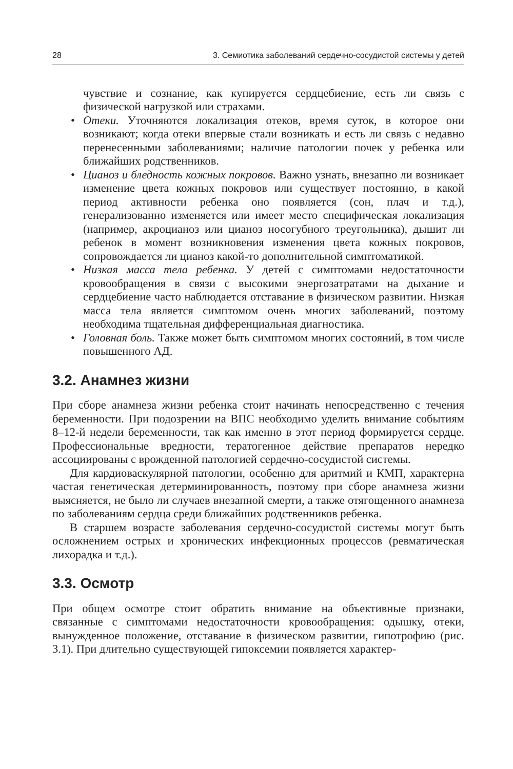28 3. Семиотика заболеваний сердечно-сосудистой системы у детей
чувствие и сознание, как купируется сердцебиение, есть ли связь с физической нагрузкой или страхами.
• Отеки. Уточняются локализация отеков, время суток, в которое они возникают; когда отеки впервые стали возникать и есть ли связь с недавно перенесенными заболеваниями; наличие патологии почек у ребенка или ближайших родственников.
• Цианоз и бледность кожных покровов. Важно узнать, внезапно ли возникает изменение цвета кожных покровов или существует постоянно, в какой период активности ребенка оно появляется (сон, плач и т.д.), генерализованно изменяется или имеет место специфическая локализация (например, акроцианоз или цианоз носогубного треугольника), дышит ли ребенок в момент возникновения изменения цвета кожных покровов, сопровождается ли цианоз какой-то дополнительной симптоматикой.
• Низкая масса тела ребенка. У детей с симптомами недостаточности кровообращения в связи с высокими энергозатратами на дыхание и сердцебиение часто наблюдается отставание в физическом развитии. Низкая масса тела является симптомом очень многих заболеваний, поэтому необходима тщательная дифференциальная диагностика.
• Головная боль. Также может быть симптомом многих состояний, в том числе повышенного АД.
3.2. Анамнез жизни
При сборе анамнеза жизни ребенка стоит начинать непосредственно с течения беременности. При подозрении на ВПС необходимо уделить внимание событиям 8–12-й недели беременности, так как именно в этот период формируется сердце. Профессиональные вредности, тератогенное действие препаратов нередко ассоциированы с врожденной патологией сердечно-сосудистой системы.
Для кардиоваскулярной патологии, особенно для аритмий и КМП, характерна частая генетическая детерминированность, поэтому при сборе анамнеза жизни выясняется, не было ли случаев внезапной смерти, а также отягощенного анамнеза по заболеваниям сердца среди ближайших родственников ребенка.
В старшем возрасте заболевания сердечно-сосудистой системы могут быть осложнением острых и хронических инфекционных процессов (ревматическая лихорадка и т.д.).
3.3. Осмотр
При общем осмотре стоит обратить внимание на объективные признаки, связанные с симптомами недостаточности кровообращения: одышку, отеки, вынужденное положение, отставание в физическом развитии, гипотрофию (рис. 3.1). При длительно существующей гипоксемии появляется характер-